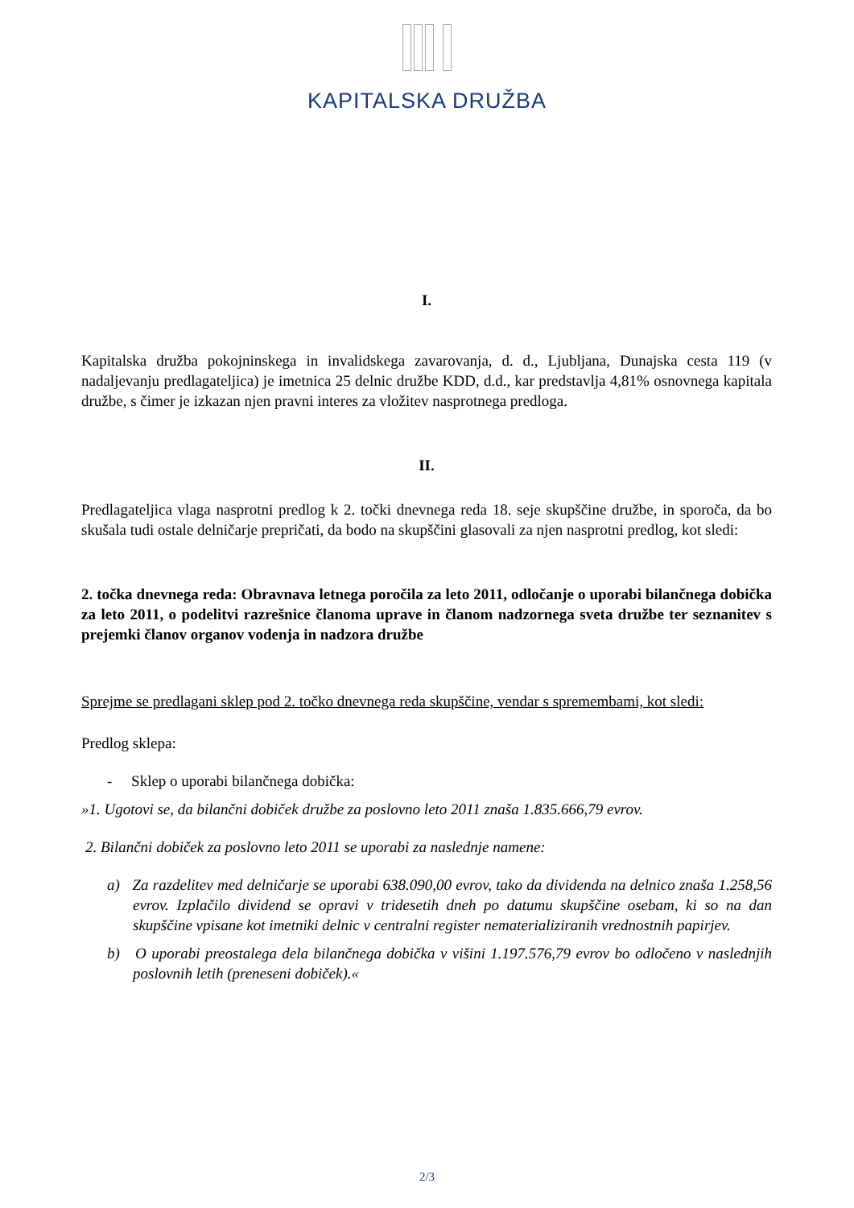KAPITALSKA DRUŽBA
I.
Kapitalska družba pokojninskega in invalidskega zavarovanja, d. d., Ljubljana, Dunajska cesta 119 (v nadaljevanju predlagateljica) je imetnica 25 delnic družbe KDD, d.d., kar predstavlja 4,81% osnovnega kapitala družbe, s čimer je izkazan njen pravni interes za vložitev nasprotnega predloga.
II.
Predlagateljica vlaga nasprotni predlog k 2. točki dnevnega reda 18. seje skupščine družbe, in sporoča, da bo skušala tudi ostale delničarje prepričati, da bodo na skupščini glasovali za njen nasprotni predlog, kot sledi:
2. točka dnevnega reda: Obravnava letnega poročila za leto 2011, odločanje o uporabi bilančnega dobička za leto 2011, o podelitvi razrešnice članoma uprave in članom nadzornega sveta družbe ter seznanitev s prejemki članov organov vodenja in nadzora družbe
Sprejme se predlagani sklep pod 2. točko dnevnega reda skupščine, vendar s spremembami, kot sledi:
Predlog sklepa:
- Sklep o uporabi bilančnega dobička:
»1. Ugotovi se, da bilančni dobiček družbe za poslovno leto 2011 znaša 1.835.666,79 evrov.
2. Bilančni dobiček za poslovno leto 2011 se uporabi za naslednje namene:
a) Za razdelitev med delničarje se uporabi 638.090,00 evrov, tako da dividenda na delnico znaša 1.258,56 evrov. Izplačilo dividend se opravi v tridesetih dneh po datumu skupščine osebam, ki so na dan skupščine vpisane kot imetniki delnic v centralni register nematerializiranih vrednostnih papirjev.
b) O uporabi preostalega dela bilančnega dobička v višini 1.197.576,79 evrov bo odločeno v naslednjih poslovnih letih (preneseni dobiček).«
2/3